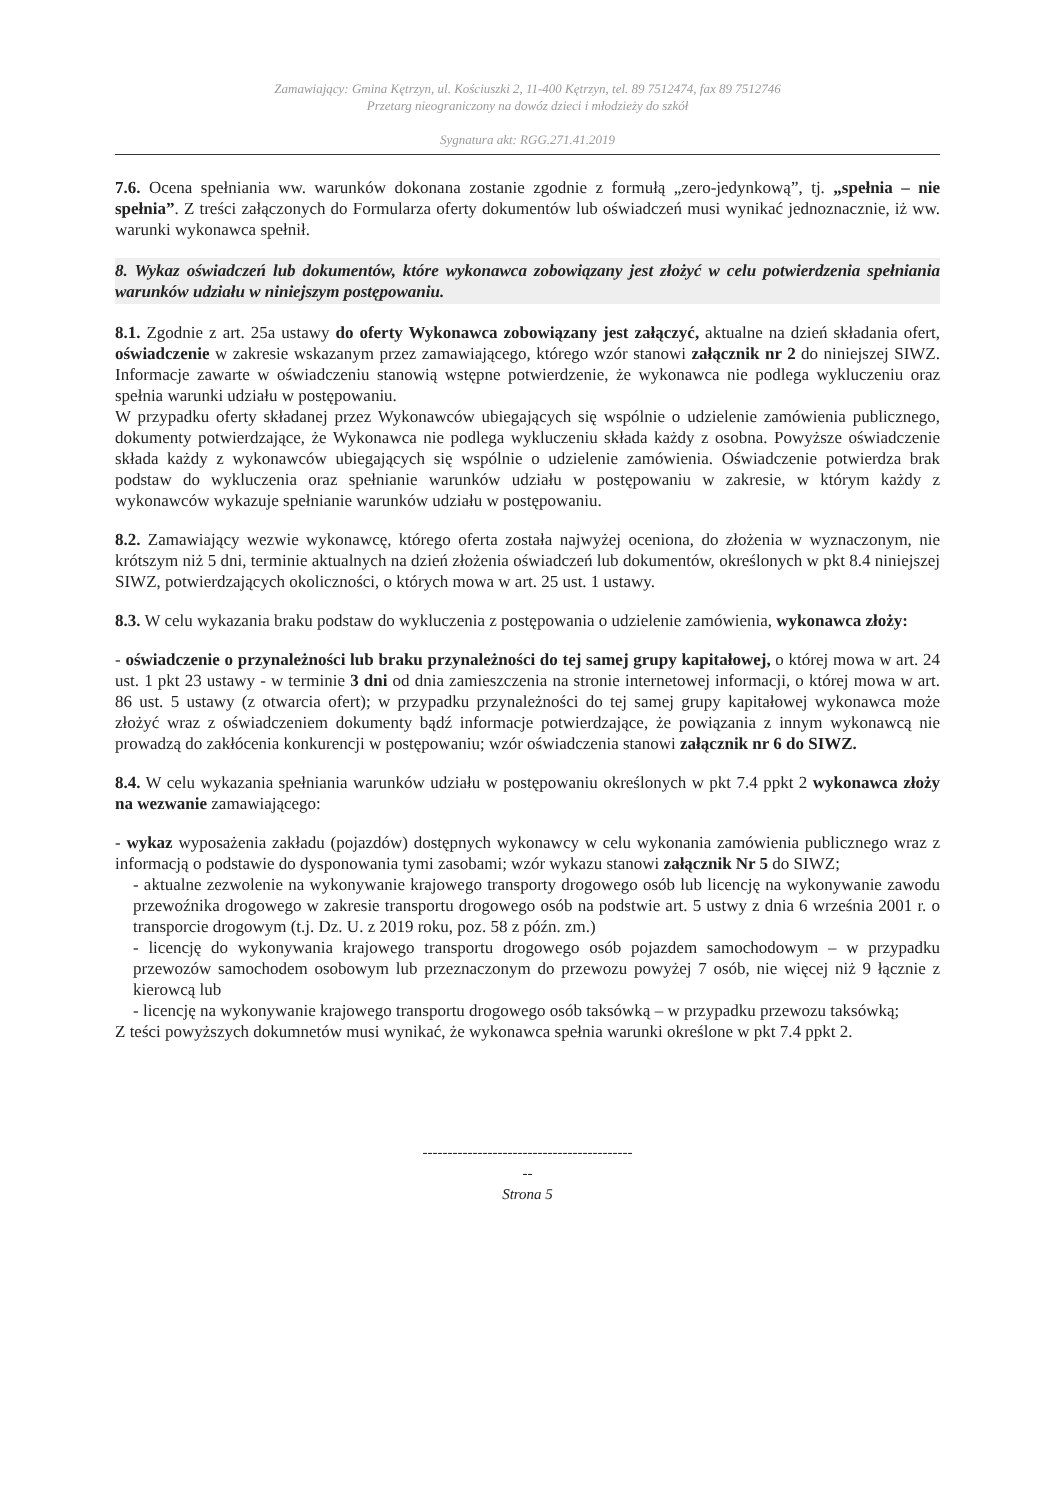Zamawiający: Gmina Kętrzyn, ul. Kościuszki 2, 11-400 Kętrzyn, tel. 89 7512474, fax 89 7512746
Przetarg nieograniczony na dowóz dzieci i młodzieży do szkół
Sygnatura akt: RGG.271.41.2019
7.6. Ocena spełniania ww. warunków dokonana zostanie zgodnie z formułą „zero-jedynkową”, tj. „spełnia – nie spełnia”. Z treści załączonych do Formularza oferty dokumentów lub oświadczeń musi wynikać jednoznacznie, iż ww. warunki wykonawca spełnił.
8. Wykaz oświadczeń lub dokumentów, które wykonawca zobowiązany jest złożyć w celu potwierdzenia spełniania warunków udziału w niniejszym postępowaniu.
8.1. Zgodnie z art. 25a ustawy do oferty Wykonawca zobowiązany jest załączyć, aktualne na dzień składania ofert, oświadczenie w zakresie wskazanym przez zamawiającego, którego wzór stanowi załącznik nr 2 do niniejszej SIWZ. Informacje zawarte w oświadczeniu stanowią wstępne potwierdzenie, że wykonawca nie podlega wykluczeniu oraz spełnia warunki udziału w postępowaniu.
W przypadku oferty składanej przez Wykonawców ubiegających się wspólnie o udzielenie zamówienia publicznego, dokumenty potwierdzające, że Wykonawca nie podlega wykluczeniu składa każdy z osobna. Powyższe oświadczenie składa każdy z wykonawców ubiegających się wspólnie o udzielenie zamówienia. Oświadczenie potwierdza brak podstaw do wykluczenia oraz spełnianie warunków udziału w postępowaniu w zakresie, w którym każdy z wykonawców wykazuje spełnianie warunków udziału w postępowaniu.
8.2. Zamawiający wezwie wykonawcę, którego oferta została najwyżej oceniona, do złożenia w wyznaczonym, nie krótszym niż 5 dni, terminie aktualnych na dzień złożenia oświadczeń lub dokumentów, określonych w pkt 8.4 niniejszej SIWZ, potwierdzających okoliczności, o których mowa w art. 25 ust. 1 ustawy.
8.3. W celu wykazania braku podstaw do wykluczenia z postępowania o udzielenie zamówienia, wykonawca złoży:
- oświadczenie o przynależności lub braku przynależności do tej samej grupy kapitałowej, o której mowa w art. 24 ust. 1 pkt 23 ustawy - w terminie 3 dni od dnia zamieszczenia na stronie internetowej informacji, o której mowa w art. 86 ust. 5 ustawy (z otwarcia ofert); w przypadku przynależności do tej samej grupy kapitałowej wykonawca może złożyć wraz z oświadczeniem dokumenty bądź informacje potwierdzające, że powiązania z innym wykonawcą nie prowadzą do zakłócenia konkurencji w postępowaniu; wzór oświadczenia stanowi załącznik nr 6 do SIWZ.
8.4. W celu wykazania spełniania warunków udziału w postępowaniu określonych w pkt 7.4 ppkt 2 wykonawca złoży na wezwanie zamawiającego:
- wykaz wyposażenia zakładu (pojazdów) dostępnych wykonawcy w celu wykonania zamówienia publicznego wraz z informacją o podstawie do dysponowania tymi zasobami; wzór wykazu stanowi załącznik Nr 5 do SIWZ;
- aktualne zezwolenie na wykonywanie krajowego transporty drogowego osób lub licencję na wykonywanie zawodu przewoźnika drogowego w zakresie transportu drogowego osób na podstwie art. 5 ustwy z dnia 6 września 2001 r. o transporcie drogowym (t.j. Dz. U. z 2019 roku, poz. 58 z późn. zm.)
- licencję do wykonywania krajowego transportu drogowego osób pojazdem samochodowym – w przypadku przewozów samochodem osobowym lub przeznaczonym do przewozu powyżej 7 osób, nie więcej niż 9 łącznie z kierowcą lub
- licencję na wykonywanie krajowego transportu drogowego osób taksówką – w przypadku przewozu taksówką;
Z teści powyższych dokumnetów musi wynikać, że wykonawca spełnia warunki określone w pkt 7.4 ppkt 2.
------------------------------------------
--
Strona 5